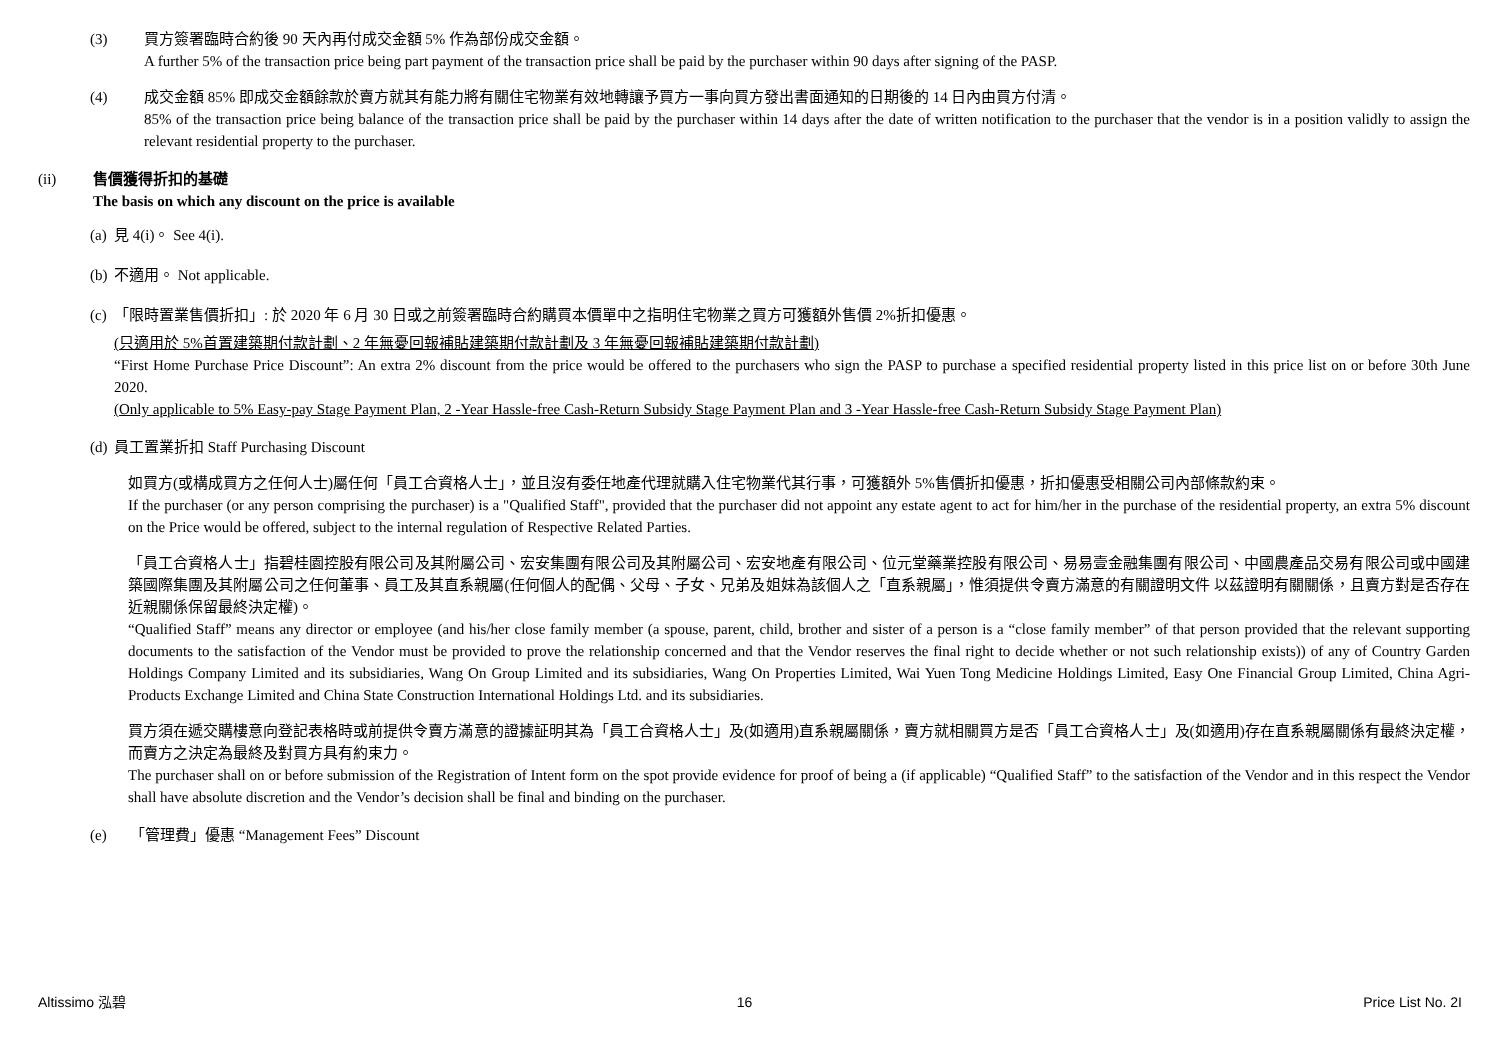(3) 買方簽署臨時合約後 90 天內再付成交金額 5% 作為部份成交金額。
A further 5% of the transaction price being part payment of the transaction price shall be paid by the purchaser within 90 days after signing of the PASP.
(4) 成交金額 85% 即成交金額餘款於賣方就其有能力將有關住宅物業有效地轉讓予買方一事向買方發出書面通知的日期後的 14 日內由買方付清。
85% of the transaction price being balance of the transaction price shall be paid by the purchaser within 14 days after the date of written notification to the purchaser that the vendor is in a position validly to assign the relevant residential property to the purchaser.
(ii) 售價獲得折扣的基礎
The basis on which any discount on the price is available
(a)
見 4(i)。 See 4(i).
(b)
不適用。 Not applicable.
(c)
「限時置業售價折扣」: 於 2020 年 6 月 30 日或之前簽署臨時合約購買本價單中之指明住宅物業之買方可獲額外售價 2%折扣優惠。
(只適用於 5%首置建築期付款計劃、2 年無憂回報補貼建築期付款計劃及 3 年無憂回報補貼建築期付款計劃)
“First Home Purchase Price Discount”: An extra 2% discount from the price would be offered to the purchasers who sign the PASP to purchase a specified residential property listed in this price list on or before 30th June 2020.
(Only applicable to 5% Easy-pay Stage Payment Plan, 2 -Year Hassle-free Cash-Return Subsidy Stage Payment Plan and 3 -Year Hassle-free Cash-Return Subsidy Stage Payment Plan)
(d)
員工置業折扣 Staff Purchasing Discount
如買方(或構成買方之任何人士)屬任何「員工合資格人士」，並且沒有委任地產代理就購入住宅物業代其行事，可獲額外 5%售價折扣優惠，折扣優惠受相關公司內部條款約束。
If the purchaser (or any person comprising the purchaser) is a "Qualified Staff", provided that the purchaser did not appoint any estate agent to act for him/her in the purchase of the residential property, an extra 5% discount on the Price would be offered, subject to the internal regulation of Respective Related Parties.
「員工合資格人士」指碧桂園控股有限公司及其附屬公司、宏安集團有限公司及其附屬公司、宏安地產有限公司、位元堂藥業控股有限公司、易易壹金融集團有限公司、中國農產品交易有限公司或中國建築國際集團及其附屬公司之任何董事、員工及其直系親屬(任何個人的配偶、父母、子女、兄弟及姐妹為該個人之「直系親屬」，惟須提供令賣方滿意的有關證明文件 以茲證明有關關係，且賣方對是否存在近親關係保留最終決定權)。
“Qualified Staff” means any director or employee (and his/her close family member (a spouse, parent, child, brother and sister of a person is a “close family member” of that person provided that the relevant supporting documents to the satisfaction of the Vendor must be provided to prove the relationship concerned and that the Vendor reserves the final right to decide whether or not such relationship exists)) of any of Country Garden Holdings Company Limited and its subsidiaries, Wang On Group Limited and its subsidiaries, Wang On Properties Limited, Wai Yuen Tong Medicine Holdings Limited, Easy One Financial Group Limited, China Agri-Products Exchange Limited and China State Construction International Holdings Ltd. and its subsidiaries.
買方須在遞交購樓意向登記表格時或前提供令賣方滿意的證據証明其為「員工合資格人士」及(如適用)直系親屬關係，賣方就相關買方是否「員工合資格人士」及(如適用)存在直系親屬關係有最終決定權，而賣方之決定為最終及對買方具有約束力。
The purchaser shall on or before submission of the Registration of Intent form on the spot provide evidence for proof of being a (if applicable) “Qualified Staff” to the satisfaction of the Vendor and in this respect the Vendor shall have absolute discretion and the Vendor’s decision shall be final and binding on the purchaser.
(e) 「管理費」優惠 “Management Fees” Discount
Altissimo 泓碧 16 Price List No. 2I